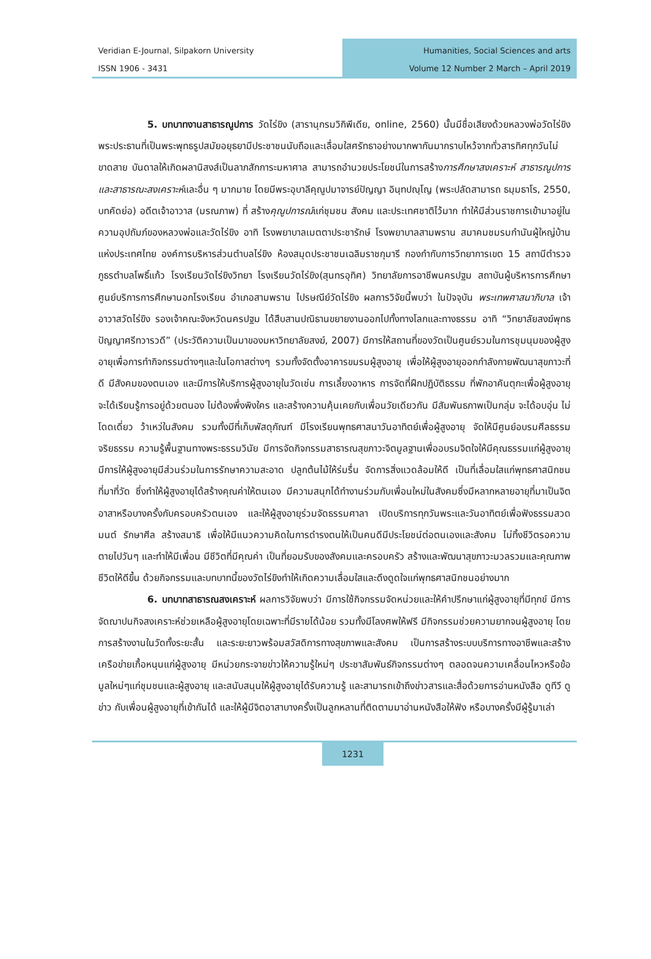Veridian E-Journal, Silpakorn University
ISSN 1906 - 3431
Humanities, Social Sciences and arts
Volume 12 Number 2 March – April 2019
5. บทบาทงานสาธารณูปการ วัดไร่ขิง (สารานุกรมวิกิพีเดีย, online, 2560) นั้นมีชื่อเสียงด้วยหลวงพ่อวัดไร่ขิงพระประธานที่เป็นพระพุทธรูปสมัยอยุธยามีประชาชนนับถือและเลื่อมใสศรัทธาอย่างมากพากันมากราบไหว้จากทั่วสารทิศทุกวันไม่ขาดสาย บันดาลให้เกิดผลานิสงส์เป็นลาภสักการะมหาศาล สามารถอำนวยประโยชน์ในการสร้างการศึกษาสงเคราะห์ สาธารณูปการ และสาธารณะสงเคราะห์และอื่น ๆ มากมาย โดยมีพระอุบาลีคุณูปมาจารย์ปัญญา อินฺทปญฺโญ (พระปลัดสามารถ ธมฺมธาโร, 2550, บทคัดย่อ) อดีตเจ้าอาวาส (มรณภาพ) ที่ สร้างคุณูปการณ์แก่ชุมชน สังคม และประเทศชาติไว้มาก ทำให้มีส่วนราชการเข้ามาอยู่ในความอุปถัมภ์ของหลวงพ่อและวัดไร่ขิง อาทิ โรงพยาบาลเมตตาประชารักษ์ โรงพยาบาลสามพราน สมาคมชมรมกำนันผู้ใหญ่บ้านแห่งประเทศไทย องค์การบริหารส่วนตำบลไร่ขิง ห้องสมุดประชาชนเฉลิมราชกุมารี กองกำกับการวิทยาการเขต 15 สถานีตำรวจภูธรตำบลโพธิ์แก้ว โรงเรียนวัดไร่ขิงวิทยา โรงเรียนวัดไร่ขิง(สุนทรอุทิศ) วิทยาลัยการอาชีพนครปฐม สถาบันผู้บริหารการศึกษา ศูนย์บริการการศึกษานอกโรงเรียน อำเภอสามพราน ไปรษณีย์วัดไร่ขิง ผลการวิจัยนี้พบว่า ในปัจจุบัน พระเทพศาสนาภิบาล เจ้าอาวาสวัดไร่ขิง รองเจ้าคณะจังหวัดนครปฐม ได้สืบสานปณิธานขยายงานออกไปทั้งทางโลกและทางธรรม อาทิ “วิทยาลัยสงฆ์พุทธปัญญาศรีทวารวดี” (ประวัติความเป็นมาของมหาวิทยาลัยสงฆ์, 2007) มีการให้สถานที่ของวัดเป็นศูนย์รวมในการชุมนุมของผู้สูงอายุเพื่อการทำกิจกรรมต่างๆและในโอกาสต่างๆ รวมทั้งจัดตั้งอาคารขมรมผู้สูงอายุ เพื่อให้ผู้สูงอายุออกกำลังกายพัฒนาสุขภาวะที่ดี มีสังคมของตนเอง และมีการให้บริการผู้สูงอายุในวัดเช่น การเลี้ยงอาหาร การจัดที่ฝึกปฏิบัติธรรม ที่พักอาคันตุกะเพื่อผู้สูงอายุจะได้เรียนรู้การอยู่ด้วยตนอง ไม่ต้องพึ่งพิงใคร และสร้างความคุ้นเคยกับเพื่อนวัยเดียวกัน มีสัมพันธภาพเป็นกลุ่ม จะได้อบอุ่น ไม่โดดเดี่ยว ว้าเหว่ในสังคม รวมทั้งมีที่เก็บพัสดุภัณฑ์ มีโรงเรียนพุทธศาสนาวันอาทิตย์เพื่อผู้สูงอายุ จัดให้มีศูนย์อบรมศีลธรรม จริยธรรม ความรู้พื้นฐานทางพระธรรมวินัย มีการจัดกิจกรรมสาธารณสุขภาวะจิตมูลฐานเพื่ออบรมจิตใจให้มีคุณธรรมแก่ผู้สูงอายุ มีการให้ผู้สูงอายุมีส่วนร่วมในการรักษาความสะอาด ปลูกต้นไม้ให้ร่มรื่น จัดการสิ่งแวดล้อมให้ดี เป็นที่เลื่อมใสแก่พุทธศาสนิกชนที่มาที่วัด ซึ่งทำให้ผู้สูงอายุได้สร้างคุณค่าให้ตนเอง มีความสนุกได้ทำงานร่วมกับเพื่อนใหม่ในสังคมซึ่งมีหลากหลายอายุที่มาเป็นจิตอาสาหรือบางครั้งกับครอบครัวตนเอง และให้ผู้สูงอายุร่วมจัดธรรมศาลา เปิดบริการทุกวันพระและวันอาทิตย์เพื่อฟังธรรมสวดมนต์ รักษาศีล สร้างสมาธิ เพื่อให้มีแนวความคิดในการดำรงตนให้เป็นคนดีมีประโยชน์ต่อตนเองและสังคม ไม่ทิ้งชีวิตรอความตายไปวันๆ และทำให้มีเพื่อน มีชีวิตที่มีคุณค่า เป็นที่ยอมรับของสังคมและครอบครัว สร้างและพัฒนาสุขภาวะมวลรวมและคุณภาพชีวิตให้ดีขึ้น ด้วยกิจกรรมและบทบาทนี้ของวัดไร่ขิงทำให้เกิดความเลื่อมใสและดึงดูดใจแก่พุทธศาสนิกชนอย่างมาก
6. บทบาทสาธารณสงเคราะห์ ผลการวิจัยพบว่า มีการใช้กิจกรรมจัดหน่วยและให้คำปรึกษาแก่ผู้สูงอายุที่มีทุกข์ มีการจัดฌาปนกิจสงเคราะห์ช่วยเหลือผู้สูงอายุโดยเฉพาะที่มีรายได้น้อย รวมทั้งมีโลงศพให้ฟรี มีกิจกรรมช่วยความยากจนผู้สูงอายุ โดยการสร้างงานในวัดทั้งระยะสั้น และระยะยาวพร้อมสวัสดิการทางสุขภาพและสังคม เป็นการสร้างระบบบริการทางอาชีพและสร้างเครือข่ายเกื้อหนุนแก่ผู้สูงอายุ มีหน่วยกระจายข่าวให้ความรู้ใหม่ๆ ประชาสัมพันธ์กิจกรรมต่างๆ ตลอดจนความเคลื่อนไหวหรือข้อมูลใหม่ๆแก่ชุมชนและผู้สูงอายุ และสนับสนุนให้ผู้สูงอายุได้รับความรู้ และสามารถเข้าถึงข่าวสารและสื่อด้วยการอ่านหนังสือ ดูทีวี ดูข่าว กับเพื่อนผู้สูงอายุที่เข้ากันได้ และให้ผู้มีจิตอาสาบางครั้งเป็นลูกหลานที่ติดตามมาอ่านหนังสือให้ฟัง หรือบางครั้งมีผู้รู้มาเล่า
1231